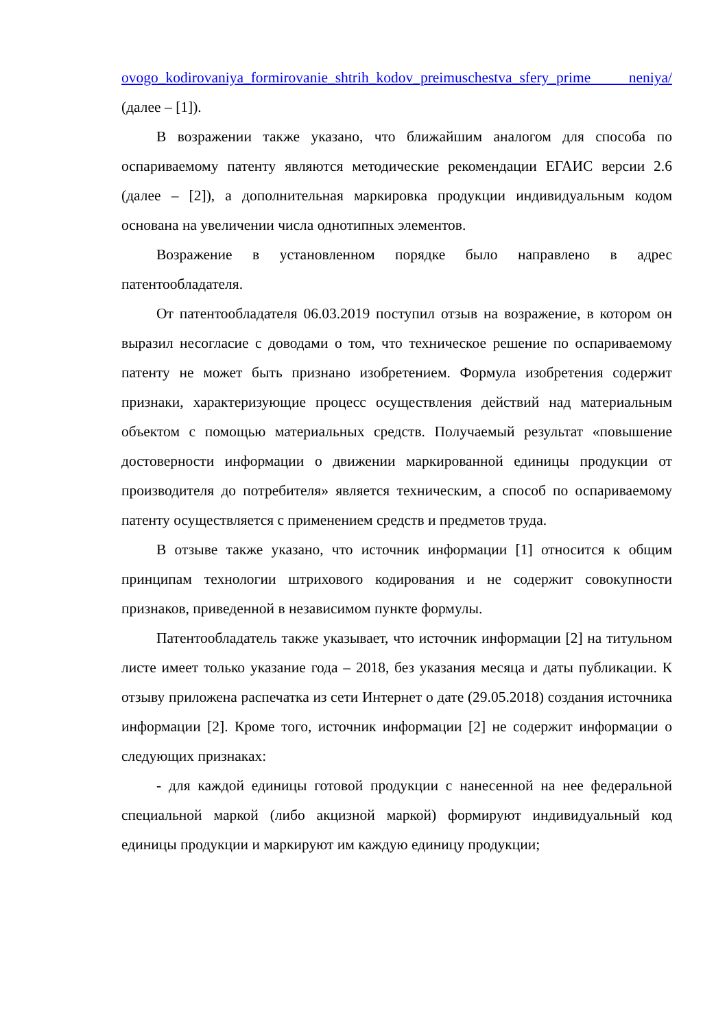ovogo_kodirovaniya_formirovanie_shtrih_kodov_preimuschestva_sfery_prime neniya/ (далее – [1]).
В возражении также указано, что ближайшим аналогом для способа по оспариваемому патенту являются методические рекомендации ЕГАИС версии 2.6 (далее – [2]), а дополнительная маркировка продукции индивидуальным кодом основана на увеличении числа однотипных элементов.
Возражение в установленном порядке было направлено в адрес патентообладателя.
От патентообладателя 06.03.2019 поступил отзыв на возражение, в котором он выразил несогласие с доводами о том, что техническое решение по оспариваемому патенту не может быть признано изобретением. Формула изобретения содержит признаки, характеризующие процесс осуществления действий над материальным объектом с помощью материальных средств. Получаемый результат «повышение достоверности информации о движении маркированной единицы продукции от производителя до потребителя» является техническим, а способ по оспариваемому патенту осуществляется с применением средств и предметов труда.
В отзыве также указано, что источник информации [1] относится к общим принципам технологии штрихового кодирования и не содержит совокупности признаков, приведенной в независимом пункте формулы.
Патентообладатель также указывает, что источник информации [2] на титульном листе имеет только указание года – 2018, без указания месяца и даты публикации. К отзыву приложена распечатка из сети Интернет о дате (29.05.2018) создания источника информации [2]. Кроме того, источник информации [2] не содержит информации о следующих признаках:
- для каждой единицы готовой продукции с нанесенной на нее федеральной специальной маркой (либо акцизной маркой) формируют индивидуальный код единицы продукции и маркируют им каждую единицу продукции;